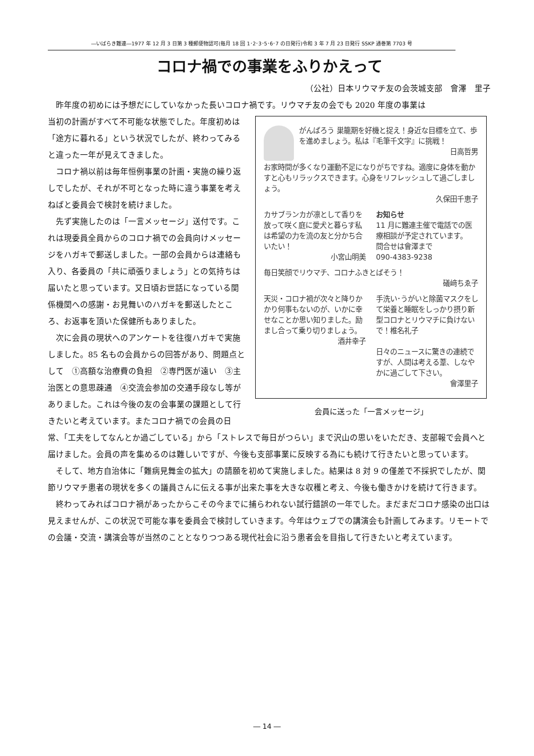―いばらき難連―1977 年 12 月 3 日第 3 種郵便物認可(毎月 18 回 1･2･3･5･6･7 の日発行)令和 3 年 7 月 23 日発行 SSKP 通巻第 7703 号
コロナ禍での事業をふりかえって
（公社）日本リウマチ友の会茨城支部　會澤　里子
昨年度の初めには予想だにしていなかった長いコロナ禍です。リウマチ友の会でも 2020 年度の事業は
がんばろう 巣籠期を好機と捉え！身近な目標を立て、歩を進めましょう。私は『毛筆千文字』に挑戦！
日高哲男
お家時間が多くなり運動不足になりがちですね。適度に身体を動かすと心もリラックスできます。心身をリフレッシュして過ごしましょう。
久保田千恵子
カサブランカが凛として香りを放って咲く庭に愛犬と暮らす私は希望の力を流の友と分かち合いたい！
小宮山明美
お知らせ
11 月に難連主催で電話での医療相談が予定されています。
問合せは會澤まで
090-4383-9238
毎日笑顔でリウマチ、コロナふきとばそう！
礒﨑ちゑ子
天災・コロナ禍が次々と降りかかり何事もないのが、いかに幸せなことか思い知りました。励まし合って乗り切りましょう。
酒井幸子
手洗い･うがいと除菌マスクをして栄養と睡眠をしっかり摂り新型コロナとリウマチに負けないで！椎名礼子
日々のニュースに驚きの連続ですが、人間は考える葦、しなやかに過ごして下さい。
會澤里子
会員に送った「一言メッセージ」
当初の計画がすべて不可能な状態でした。年度初めは「途方に暮れる」という状況でしたが、終わってみると違った一年が見えてきました。
コロナ禍以前は毎年恒例事業の計画・実施の繰り返しでしたが、それが不可となった時に違う事業を考えねばと委員会で検討を続けました。
先ず実施したのは「一言メッセージ」送付です。これは現委員全員からのコロナ禍での会員向けメッセージをハガキで郵送しました。一部の会員からは連絡も入り、各委員の「共に頑張りましょう」との気持ちは届いたと思っています。又日頃お世話になっている関係機関への感謝・お見舞いのハガキを郵送したところ、お返事を頂いた保健所もありました。
次に会員の現状へのアンケートを往復ハガキで実施しました。85 名もの会員からの回答があり、問題点として　①高額な治療費の負担　②専門医が遠い　③主治医との意思疎通　④交流会参加の交通手段なし等がありました。これは今後の友の会事業の課題として行きたいと考えています。またコロナ禍での会員の日常、「工夫をしてなんとか過ごしている」から「ストレスで毎日がつらい」まで沢山の思いをいただき、支部報で会員へと届けました。会員の声を集めるのは難しいですが、今後も支部事業に反映する為にも続けて行きたいと思っています。
そして、地方自治体に「難病見舞金の拡大」の請願を初めて実施しました。結果は 8 対 9 の僅差で不採択でしたが、関節リウマチ患者の現状を多くの議員さんに伝える事が出来た事を大きな収穫と考え、今後も働きかけを続けて行きます。
終わってみればコロナ禍があったからこその今までに捕らわれない試行錯誤の一年でした。まだまだコロナ感染の出口は見えませんが、この状況で可能な事を委員会で検討していきます。今年はウェブでの講演会も計画してみます。リモートでの会議・交流・講演会等が当然のこととなりつつある現代社会に沿う患者会を目指して行きたいと考えています。
― 14 ―